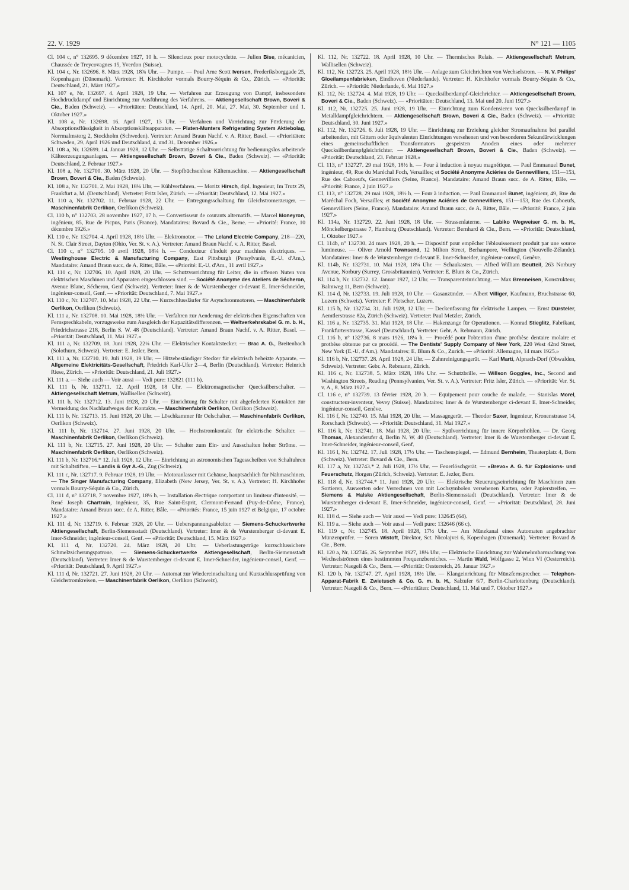22. V. 1929 N° 121 — 1105
Cl. 104 c, n° 132695. 9 décembre 1927, 10 h. — Silencieux pour motocyclette. — Julien Bise, mécanicien, Chaussée de Treycovagnes 15, Yverdon (Suisse).
Kl. 104 c, Nr. 132696. 8. März 1928, 18¾ Uhr. — Pumpe. — Poul Arne Scott Iversen, Frederiksborggade 25, Kopenhagen (Dänemark). Vertreter: H. Kirchhofer vormals Bourry-Séquin & Co., Zürich. — «Priorität: Deutschland, 21. März 1927.»
Kl. 107 e, Nr. 132697. 4. April 1928, 19 Uhr. — Verfahren zur Erzeugung von Dampf, insbesondere Hochdruckdampf und Einrichtung zur Ausführung des Verfahrens. — Aktiengesellschaft Brown, Boveri & Cie., Baden (Schweiz). — «Prioritäten: Deutschland, 14. April, 20. Mai, 27. Mai, 30. September und 1. Oktober 1927.»
Kl. 108 a, Nr. 132698. 16. April 1927, 13 Uhr. — Verfahren und Vorrichtung zur Förderung der Absorptionsflüssigkeit in Absorptionskälteapparaten. — Platen-Munters Refrigerating System Aktiebolag, Norrmalmstorg 2, Stockholm (Schweden). Vertreter: Amand Braun Nachf. v. A. Ritter, Basel. — «Prioritäten: Schweden, 29. April 1926 und Deutschland, 4. und 31. Dezember 1926.»
Kl. 108 a, Nr. 132699. 14. Januar 1928, 12 Uhr. — Selbsttätige Schaltvorrichtung für bedienungslos arbeitende Kälteerzeugungsanlagen. — Aktiengesellschaft Brown, Boveri & Cie., Baden (Schweiz). — «Priorität: Deutschland, 2. Februar 1927.»
Kl. 108 a, Nr. 132700. 30. März 1928, 20 Uhr. — Stopfbüchsenlose Kältemaschine. — Aktiengesellschaft Brown, Boveri & Cie., Baden (Schweiz).
Kl. 108 a, Nr. 132701. 2. Mai 1928, 18¼ Uhr. — Kühlverfahren. — Moritz Hirsch, dipl. Ingenieur, Im Trutz 29, Frankfurt a. M. (Deutschland). Vertreter: Fritz Isler, Zürich. — «Priorität: Deutschland, 12. Mai 1927.»
Kl. 110 a, Nr. 132702. 11. Februar 1928, 22 Uhr. — Entregungsschaltung für Gleichstromerzeuger. — Maschinenfabrik Oerlikon, Oerlikon (Schweiz).
Cl. 110 b, n° 132703. 28 novembre 1927, 17 h. — Convertisseur de courants alternatifs. — Marcel Moneyron, ingénieur, 85, Rue de Picpus, Paris (France). Mandataires: Bovard & Cie., Berne. — «Priorité: France, 10 décembre 1926.»
Kl. 110 e, Nr. 132704. 4. April 1928, 18½ Uhr. — Elektromotor. — The Leland Electric Company, 218—220, N. St. Clair Street, Dayton (Ohio, Ver. St. v. A.). Vertreter: Amand Braun Nachf. v. A. Ritter, Basel.
Cl. 110 c, n° 132705. 10 avril 1928, 18¼ h. — Conducteur d'induit pour machines électriques. — Westinghouse Electric & Manufacturing Company, East Pittsburgh (Pensylvanie, E.-U. d'Am.). Mandataire: Amand Braun succ. de A. Ritter, Bâle. — «Priorité: E.-U. d'Am., 11 avril 1927.»
Kl. 110 c, Nr. 132706. 10. April 1928, 20 Uhr. — Schutzvorrichtung für Leiter, die in offenen Nuten von elektrischen Maschinen und Apparaten eingeschlossen sind. — Société Anonyme des Ateliers de Sécheron, Avenue Blanc, Sécheron, Genf (Schweiz). Vertreter: Imer & de Wurstemberger ci-devant E. Imer-Schneider, ingénieur-conseil, Genf. — «Priorität: Deutschland, 7. Mai 1927.»
Kl. 110 c, Nr. 132707. 10. Mai 1928, 22 Uhr. — Kurzschlussläufer für Asynchronmotoren. — Maschinenfabrik Oerlikon, Oerlikon (Schweiz).
Kl. 111 a, Nr. 132708. 10. Mai 1928, 18½ Uhr. — Verfahren zur Aenderung der elektrischen Eigenschaften von Fernsprechkabeln, vorzugsweise zum Ausgleich der Kapazitätsdifferenzen. — Weltverkehrskabel G. m. b. H., Friedrichstrasse 218, Berlin S. W. 48 (Deutschland). Vertreter: Amand Braun Nachf. v. A. Ritter, Basel. — «Priorität: Deutschland, 11. Mai 1927.»
Kl. 111 a, Nr. 132709. 18. Juni 1928, 22¼ Uhr. — Elektrischer Kontaktstecker. — Brac A. G., Breitenbach (Solothurn, Schweiz). Vertreter: E. Jezler, Bern.
Kl. 111 a, Nr. 132710. 19. Juli 1928, 19 Uhr. — Hitzebeständiger Stecker für elektrisch beheizte Apparate. — Allgemeine Elektricitäts-Gesellschaft, Friedrich Karl-Ufer 2—4, Berlin (Deutschland). Vertreter: Heinrich Riese, Zürich. — «Priorität: Deutschland, 21. Juli 1927.»
Kl. 111 a. — Siehe auch — Voir aussi — Vedi pure: 132821 (111 b).
Kl. 111 b, Nr. 132711. 12. April 1928, 18 Uhr. — Elektromagnetischer Quecksilberschalter. — Aktiengesellschaft Metrum, Wallisellen (Schweiz).
Kl. 111 b, Nr. 132712. 13. Juni 1928, 20 Uhr. — Einrichtung für Schalter mit abgefederten Kontakten zur Vermeidung des Nachlaufweges der Kontakte. — Maschinenfabrik Oerlikon, Oerlikon (Schweiz).
Kl. 111 b, Nr. 132713. 15. Juni 1928, 20 Uhr. — Löschkammer für Oelschalter. — Maschinenfabrik Oerlikon, Oerlikon (Schweiz).
Kl. 111 b, Nr. 132714. 27. Juni 1928, 20 Uhr. — Hochstromkontakt für elektrische Schalter. — Maschinenfabrik Oerlikon, Oerlikon (Schweiz).
Kl. 111 b, Nr. 132715. 27. Juni 1928, 20 Uhr. — Schalter zum Ein- und Ausschalten hoher Ströme. — Maschinenfabrik Oerlikon, Oerlikon (Schweiz).
Kl. 111 b, Nr. 132716.* 12. Juli 1928, 12 Uhr. — Einrichtung an astronomischen Tagesscheiben von Schaltuhren mit Schaltstiften. — Landis & Gyr A.-G., Zug (Schweiz).
Kl. 111 c, Nr. 132717. 9. Februar 1928, 19 Uhr. — Motoranlasser mit Gehäuse, hauptsächlich für Nähmaschinen. — The Singer Manufacturing Company, Elizabeth (New Jersey, Ver. St. v. A.). Vertreter: H. Kirchhofer vormals Bourry-Séquin & Co., Zürich.
Cl. 111 d, n° 132718. 7 novembre 1927, 18½ h. — Installation électrique comportant un limiteur d'intensité. — René Joseph Chartrain, ingénieur, 35, Rue Saint-Esprit, Clermont-Ferrand (Puy-de-Dôme, France). Mandataire: Amand Braun succ. de A. Ritter, Bâle. — «Priorités: France, 15 juin 1927 et Belgique, 17 octobre 1927.»
Kl. 111 d, Nr. 132719. 6. Februar 1928, 20 Uhr. — Ueberspannungsableiter. — Siemens-Schuckertwerke Aktiengesellschaft, Berlin-Siemensstadt (Deutschland). Vertreter: Imer & de Wurstemberger ci-devant E. Imer-Schneider, ingénieur-conseil, Genf. — «Priorität: Deutschland, 15. März 1927.»
Kl. 111 d, Nr. 132720. 24. März 1928, 20 Uhr. — Ueberlastungsträge kurzschlussichere Schmelzsicherungspatrone. — Siemens-Schuckertwerke Aktiengesellschaft, Berlin-Siemensstadt (Deutschland). Vertreter: Imer & de Wurstemberger ci-devant E. Imer-Schneider, ingénieur-conseil, Genf. — «Priorität: Deutschland, 9. April 1927.»
Kl. 111 d, Nr. 132721. 27. Juni 1928, 20 Uhr. — Automat zur Wiedereinschaltung und Kurzschlussprüfung von Gleichstromkreisen. — Maschinenfabrik Oerlikon, Oerlikon (Schweiz).
Kl. 112, Nr. 132722. 18. April 1928, 10 Uhr. — Thermisches Relais. — Aktiengesellschaft Metrum, Wallisellen (Schweiz).
Kl. 112, Nr. 132723. 25. April 1928, 18½ Uhr. — Anlage zum Gleichrichten von Wechselstrom. — N. V. Philips' Gloeilampenfabrieken, Eindhoven (Niederlande). Vertreter: H. Kirchhofer vormals Bourry-Séquin & Co., Zürich. — «Priorität: Niederlande, 6. Mai 1927.»
Kl. 112, Nr. 132724. 4. Mai 1928, 19 Uhr. — Quecksilberdampf-Gleichrichter. — Aktiengesellschaft Brown, Boveri & Cie., Baden (Schweiz). — «Prioritäten: Deutschland, 13. Mai und 20. Juni 1927.»
Kl. 112, Nr. 132725. 25. Juni 1928, 19 Uhr. — Einrichtung zum Kondensieren von Quecksilberdampf in Metalldampfgleichrichtern. — Aktiengesellschaft Brown, Boveri & Cie., Baden (Schweiz). — «Priorität: Deutschland, 30. Juni 1927.»
Kl. 112, Nr. 132726. 6. Juli 1928, 19 Uhr. — Einrichtung zur Erzielung gleicher Stromaufnahme bei parallel arbeitenden, mit Gittern oder äquivalenten Einrichtungen versehenen und von besonderen Sekundärwicklungen eines gemeinschaftlichen Transformators gespeisten Anoden eines oder mehrerer Quecksilberdampfgleichrichter. — Aktiengesellschaft Brown, Boveri & Cie., Baden (Schweiz). — «Priorität: Deutschland, 23. Februar 1928.»
Cl. 113, n° 132727. 29 mai 1928, 18½ h. — Four à induction à noyau magnétique. — Paul Emmanuel Bunet, ingénieur, 49, Rue du Maréchal Foch, Versailles; et Société Anonyme Aciéries de Gennevilliers, 151—153, Rue des Caboeufs, Gennevilliers (Seine, France). Mandataire: Amand Braun succ. de A. Ritter, Bâle. — «Priorité: France, 2 juin 1927.»
Cl. 113, n° 132728. 29 mai 1928, 18½ h. — Four à induction. — Paul Emmanuel Bunet, ingénieur, 49, Rue du Maréchal Foch, Versailles; et Société Anonyme Aciéries de Gennevilliers, 151—153, Rue des Caboeufs, Gennevilliers (Seine, France). Mandataire: Amand Braun succ. de A. Ritter, Bâle. — «Priorité: France, 2 juin 1927.»
Kl. 114a, Nr. 132729. 22. Juni 1928, 18 Uhr. — Strassenlaterne. — Labiko Wegweiser G. m. b. H., Mönckelbergstrasse 7, Hamburg (Deutschland). Vertreter: Bernhard & Cie., Bern. — «Priorität: Deutschland, 1. Oktober 1927.»
Cl. 114b, n° 132730. 24 mars 1928, 20 h. — Dispositif pour empêcher l'éblouissement produit par une source lumineuse. — Oliver Arnold Townsend, 12 Milton Street, Berhampore, Wellington (Nouvelle-Zélande). Mandataires: Imer & de Wurstemberger ci-devant E. Imer-Schneider, ingénieur-conseil, Genève.
Kl. 114b, Nr. 132731. 10. Mai 1928, 18¼ Uhr. — Schaukasten. — Alfred William Beutteil, 263 Norbury Avenue, Norbury (Surrey, Grossbritannien). Vertreter: E. Blum & Co., Zürich.
Kl. 114 b, Nr. 132732. 12. Januar 1927, 12 Uhr. — Transparenteinrichtung. — Max Brenneisen, Konstrukteur, Balmweg 11, Bern (Schweiz).
Kl. 114 d, Nr. 132733. 19. Juli 1928, 10 Uhr. — Gasanzünder. — Albert Villiger, Kaufmann, Bruchstrasse 60, Luzern (Schweiz). Vertreter: F. Pletscher, Luzern.
Kl. 115 b, Nr. 132734. 31. Juli 1928, 12 Uhr. — Deckenfassung für elektrische Lampen. — Ernst Dürsteler, Aemtlerstrasse 82a, Zürich (Schweiz). Vertreter: Paul Metzler, Zürich.
Kl. 116 a, Nr. 132735. 31. Mai 1928, 18 Uhr. — Hakenzange für Operationen. — Konrad Stieglitz, Fabrikant, Frankfurterstrasse, Kassel (Deutschland). Vertreter: Gebr. A. Rebmann, Zürich.
Cl. 116 b, n° 132736. 8 mars 1926, 18¼ h. — Procédé pour l'obtention d'une prothèse dentaire molaire et prothèse obtenue par ce procédé. — The Dentists' Supply Company of New York, 220 West 42nd Street, New York (E.-U. d'Am.). Mandataires: E. Blum & Co., Zurich. — «Priorité: Allemagne, 14 mars 1925.»
Kl. 116 b, Nr. 132737. 28. April 1928, 24 Uhr. — Zahnreinigungsgerät. — Karl Marti, Alpnach-Dorf (Obwalden, Schweiz). Vertreter: Gebr. A. Rebmann, Zürich.
Kl. 116 c, Nr. 132738. 5. März 1928, 18¼ Uhr. — Schutzbrille. — Willson Goggles, Inc., Second and Washington Streets, Reading (Pennsylvanien, Ver. St. v. A.). Vertreter: Fritz Isler, Zürich. — «Priorität: Ver. St. v. A., 8. März 1927.»
Cl. 116 e, n° 132739. 13 février 1928, 20 h. — Equipement pour couche de malade. — Stanislas Morel, constructeur-inventeur, Vevey (Suisse). Mandataires: Imer & de Wurstemberger ci-devant E. Imer-Schneider, ingénieur-conseil, Genève.
Kl. 116 f, Nr. 132740. 15. Mai 1928, 20 Uhr. — Massagegerät. — Theodor Saxer, Ingenieur, Kronenstrasse 14, Rorschach (Schweiz). — «Priorität: Deutschland, 31. Mai 1927.»
Kl. 116 k, Nr. 132741. 18. Mai 1928, 20 Uhr. — Spülvorrichtung für innere Körperhöhlen. — Dr. Georg Thomas, Alexanderufer 4, Berlin N. W. 40 (Deutschland). Vertreter: Imer & de Wurstemberger ci-devant E. Imer-Schneider, ingénieur-conseil, Genf.
Kl. 116 l, Nr. 132742. 17. Juli 1928, 17½ Uhr. — Taschenspiegel. — Edmund Bernheim, Theaterplatz 4, Bern (Schweiz). Vertreter: Bovard & Cie., Bern.
Kl. 117 a, Nr. 132743.* 2. Juli 1928, 17½ Uhr. — Feuerlöschgerät. — «Brevo» A. G. für Explosions- und Feuerschutz, Horgen (Zürich, Schweiz). Vertreter: E. Jezler, Bern.
Kl. 118 d, Nr. 132744.* 11. Juni 1928, 20 Uhr. — Elektrische Steuerungseinrichtung für Maschinen zum Sortieren, Auswerten oder Verrechnen von mit Lochsymbolen versehenen Karten, oder Papierstreifen. — Siemens & Halske Aktiengesellschaft, Berlin-Siemensstadt (Deutschland). Vertreter: Imer & de Wurstemberger ci-devant E. Imer-Schneider, ingénieur-conseil, Genf. — «Priorität: Deutschland, 28. Juni 1927.»
Kl. 118 d. — Siehe auch — Voir aussi — Vedi pure: 132645 (64).
Kl. 119 a. — Siehe auch — Voir aussi — Vedi pure: 132646 (66 c).
Kl. 119 c, Nr. 132745. 18. April 1928, 17½ Uhr. — Am Münzkanal eines Automaten angebrachter Münzenprüfer. — Sören Wistoft, Direktor, Sct. Nicolajvei 6, Kopenhagen (Dänemark). Vertreter: Bovard & Cie., Bern.
Kl. 120 a, Nr. 132746. 26. September 1927, 18¼ Uhr. — Elektrische Einrichtung zur Wahrnehmbarmachung von Wechselströmen eines bestimmten Frequenzbereiches. — Martin Wald, Wolfgasse 2, Wien VI (Oesterreich). Vertreter: Naegeli & Co., Bern. — «Priorität: Oesterreich, 26. Januar 1927.»
Kl. 120 b, Nr. 132747. 27. April 1928, 18½ Uhr. — Klangeinrichtung für Münzfernsprecher. — Telephon-Apparat-Fabrik E. Zwietusch & Co. G. m. b. H., Salzufer 6/7, Berlin-Charlottenburg (Deutschland). Vertreter: Naegeli & Co., Bern. — «Prioritäten: Deutschland, 11. Mai und 7. Oktober 1927.»